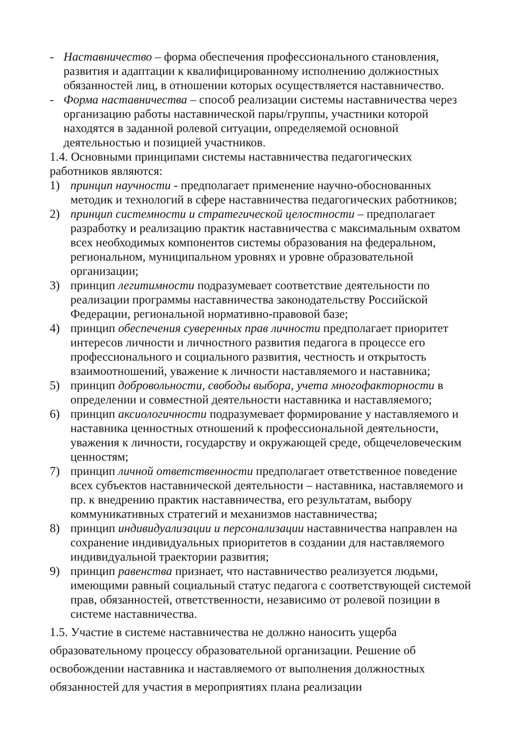- Наставничество – форма обеспечения профессионального становления, развития и адаптации к квалифицированному исполнению должностных обязанностей лиц, в отношении которых осуществляется наставничество.
- Форма наставничества – способ реализации системы наставничества через организацию работы наставнической пары/группы, участники которой находятся в заданной ролевой ситуации, определяемой основной деятельностью и позицией участников.
1.4. Основными принципами системы наставничества педагогических работников являются:
1) принцип научности - предполагает применение научно-обоснованных методик и технологий в сфере наставничества педагогических работников;
2) принцип системности и стратегической целостности – предполагает разработку и реализацию практик наставничества с максимальным охватом всех необходимых компонентов системы образования на федеральном, региональном, муниципальном уровнях и уровне образовательной организации;
3) принцип легитимности подразумевает соответствие деятельности по реализации программы наставничества законодательству Российской Федерации, региональной нормативно-правовой базе;
4) принцип обеспечения суверенных прав личности предполагает приоритет интересов личности и личностного развития педагога в процессе его профессионального и социального развития, честность и открытость взаимоотношений, уважение к личности наставляемого и наставника;
5) принцип добровольности, свободы выбора, учета многофакторности в определении и совместной деятельности наставника и наставляемого;
6) принцип аксиологичности подразумевает формирование у наставляемого и наставника ценностных отношений к профессиональной деятельности, уважения к личности, государству и окружающей среде, общечеловеческим ценностям;
7) принцип личной ответственности предполагает ответственное поведение всех субъектов наставнической деятельности – наставника, наставляемого и пр. к внедрению практик наставничества, его результатам, выбору коммуникативных стратегий и механизмов наставничества;
8) принцип индивидуализации и персонализации наставничества направлен на сохранение индивидуальных приоритетов в создании для наставляемого индивидуальной траектории развития;
9) принцип равенства признает, что наставничество реализуется людьми, имеющими равный социальный статус педагога с соответствующей системой прав, обязанностей, ответственности, независимо от ролевой позиции в системе наставничества.
1.5. Участие в системе наставничества не должно наносить ущерба образовательному процессу образовательной организации. Решение об освобождении наставника и наставляемого от выполнения должностных обязанностей для участия в мероприятиях плана реализации